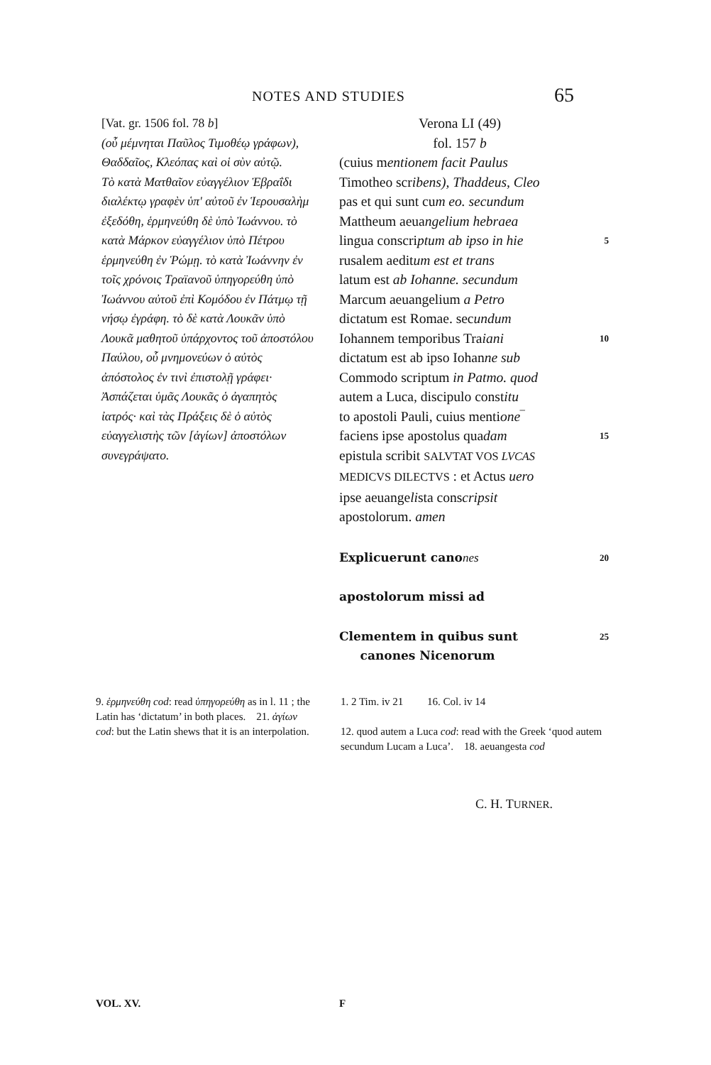NOTES AND STUDIES 65
[Vat. gr. 1506 fol. 78 b]
(οὗ μέμνηται Παῦλος Τιμοθέῳ γράφων), Θαδδαῖος, Κλεόπας καὶ οἱ σὺν αὐτῷ.
Τὸ κατὰ Ματθαῖον εὐαγγέλιον Ἑβραΐδι διαλέκτῳ γραφὲν ὑπ' αὐτοῦ ἐν Ἱερουσαλὴμ ἐξεδόθη, ἑρμηνεύθη δὲ ὑπὸ Ἰωάννου. τὸ κατὰ Μάρκον εὐαγγέλιον ὑπὸ Πέτρου ἑρμηνεύθη ἐν Ῥώμῃ. τὸ κατὰ Ἰωάννην ἐν τοῖς χρόνοις Τραϊανοῦ ὑπηγορεύθη ὑπὸ Ἰωάννου αὐτοῦ ἐπὶ Κομόδου ἐν Πάτμῳ τῇ νήσῳ ἐγράφη. τὸ δὲ κατὰ Λουκᾶν ὑπὸ Λουκᾶ μαθητοῦ ὑπάρχοντος τοῦ ἀποστόλου Παύλου, οὗ μνημονεύων ὁ αὐτὸς ἀπόστολος ἐν τινὶ ἐπιστολῇ γράφει· Ἀσπάζεται ὑμᾶς Λουκᾶς ὁ ἀγαπητὸς ἰατρός· καὶ τὰς Πράξεις δὲ ὁ αὐτὸς εὐαγγελιστὴς τῶν [ἁγίων] ἀποστόλων συνεγράψατο.
Verona LI (49)
fol. 157 b
(cuius mentionem facit Paulus
Timotheo scribens), Thaddeus, Cleo
pas et qui sunt cum eo. secundum
Mattheum aeuangelium hebraea
lingua conscriptum ab ipso in hie 5
rusalem aeditum est et trans
latum est ab Iohanne. secundum
Marcum aeuangelium a Petro
dictatum est Romae. secundum
Iohannem temporibus Traiani 10
dictatum est ab ipso Iohanne sub
Commodo scriptum in Patmo. quod
autem a Luca, discipulo constitu
to apostoli Pauli, cuius mentione‾
faciens ipse apostolus quadam 15
epistula scribit SALVTAT VOS LVCAS
MEDICVS DILECTVS : et Actus uero
ipse aeuangelista conscripsit
apostolorum. amen
Explicuerunt canones 20
apostolorum missi ad
Clementem in quibus sunt
canones Nicenorum 25
9. ἑρμηνεύθη cod: read ὑπηγορεύθη as in l. 11 ; the Latin has ‘dictatum’ in both places. 21. ἁγίων cod: but the Latin shews that it is an interpolation.
1. 2 Tim. iv 21 16. Col. iv 14
12. quod autem a Luca cod: read with the Greek ‘quod autem secundum Lucam a Luca’. 18. aeuangesta cod
C. H. TURNER.
VOL. XV. F